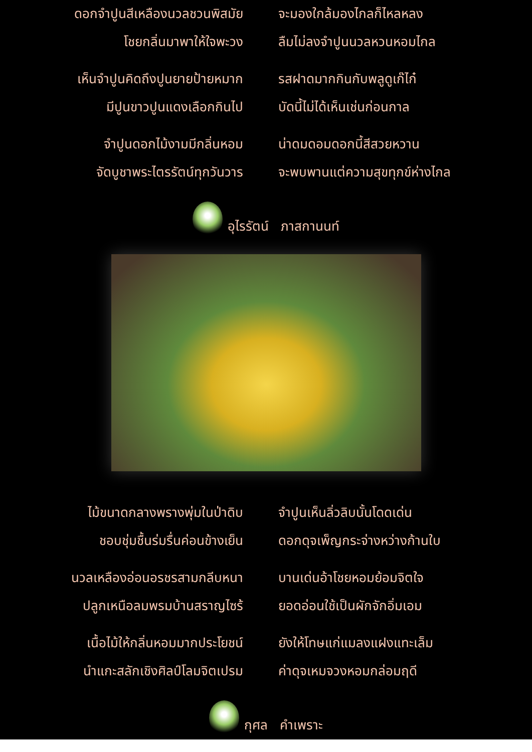ดอกจำปูนสีเหลืองนวลชวนพิสมัย จะมองใกล้มองไกลก็ไหลหลง
โชยกลิ่นมาพาให้ใจพะวง ลืมไม่ลงจำปูนนวลหวนหอมไกล
เห็นจำปูนคิดถึงปูนยายป้ายหมาก รสฝาดมากกินกับพลูดูเก๊ไก๋
มีปูนขาวปูนแดงเลือกกินไป บัดนี้ไม่ได้เห็นเช่นก่อนกาล
จำปูนดอกไม้งามมีกลิ่นหอม น่าดมดอมดอกนี้สีสวยหวาน
จัดบูชาพระไตรรัตน์ทุกวันวาร จะพบพานแต่ความสุขทุกข์ห่างไกล
อุไรรัตน์ ภาสกานนท์
ไม้ขนาดกลางพรางพุ่มในป่าดิบ จำปูนเห็นลิ่วลิบนั้นโดดเด่น
ชอบชุ่มชื้นร่มรื่นค่อนข้างเย็น ดอกดุจเพ็ญกระจ่างหว่างก้านใบ
นวลเหลืองอ่อนอรชรสามกลีบหนา บานเด่นอ้าโชยหอมย้อมจิตใจ
ปลูกเหนือลมพรมบ้านสราญไซร้ ยอดอ่อนใช้เป็นผักจักอิ่มเอม
เนื้อไม้ให้กลิ่นหอมมากประโยชน์ ยังให้โทษแก่แมลงแฝงแทะเล็ม
นำแกะสลักเชิงศิลป์โลมจิตเปรม ค่าดุจเหมจวงหอมกล่อมฤดี
กุศล คำเพราะ